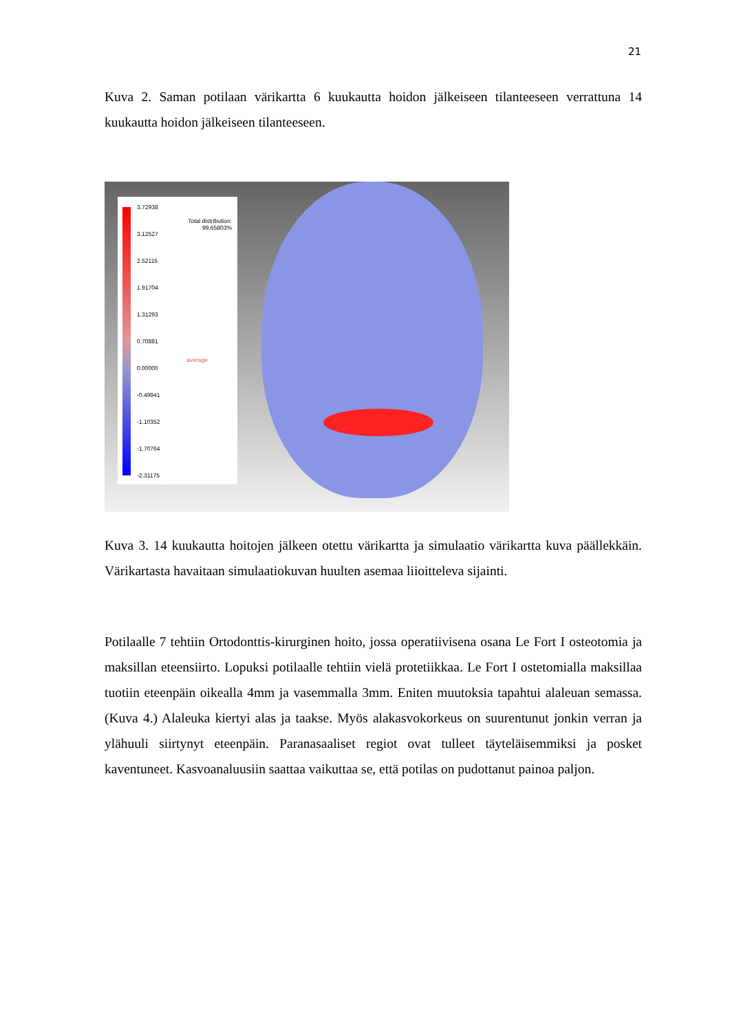21
Kuva 2. Saman potilaan värikartta 6 kuukautta hoidon jälkeiseen tilanteeseen verrattuna 14 kuukautta hoidon jälkeiseen tilanteeseen.
3.72938
3.12527
2.52115
1.91704
1.31293
0.70881
0.00000
-0.49941
-1.10352
-1.70764
-2.31175
Total distribution:
99.65803%
average
Kuva 3. 14 kuukautta hoitojen jälkeen otettu värikartta ja simulaatio värikartta kuva päällekkäin. Värikartasta havaitaan simulaatiokuvan huulten asemaa liioitteleva sijainti.
Potilaalle 7 tehtiin Ortodonttis-kirurginen hoito, jossa operatiivisena osana Le Fort I osteotomia ja maksillan eteensiirto. Lopuksi potilaalle tehtiin vielä protetiikkaa. Le Fort I ostetomialla maksillaa tuotiin eteenpäin oikealla 4mm ja vasemmalla 3mm. Eniten muutoksia tapahtui alaleuan semassa. (Kuva 4.) Alaleuka kiertyi alas ja taakse. Myös alakasvokorkeus on suurentunut jonkin verran ja ylähuuli siirtynyt eteenpäin. Paranasaaliset regiot ovat tulleet täyteläisemmiksi ja posket kaventuneet. Kasvoanaluusiin saattaa vaikuttaa se, että potilas on pudottanut painoa paljon.